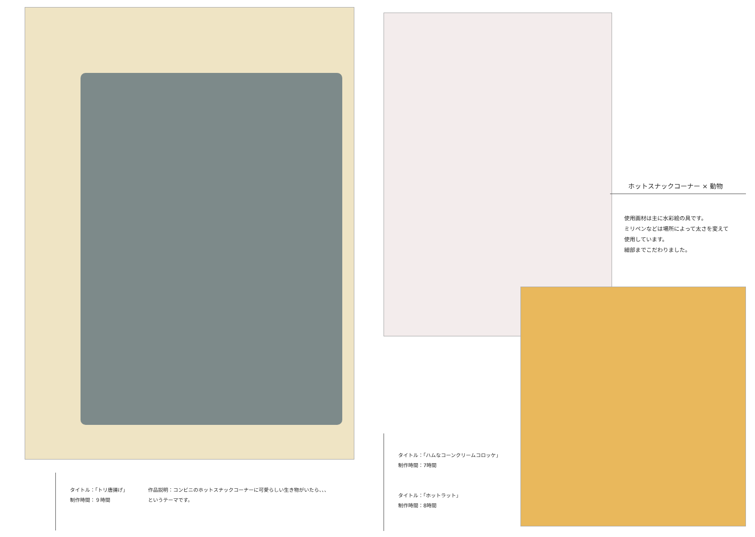タイトル：「トリ唐揚げ」
制作時間：９時間
作品説明：コンビニのホットスナックコーナーに可愛らしい生き物がいたら、、、
というテーマです。
タイトル：「ハムなコーンクリームコロッケ」
制作時間：7時間
タイトル：「ホットラット」
制作時間：8時間
ホットスナックコーナー × 動物
使用画材は主に水彩絵の具です。
ミリペンなどは場所によって太さを変えて
使用しています。
細部までこだわりました。